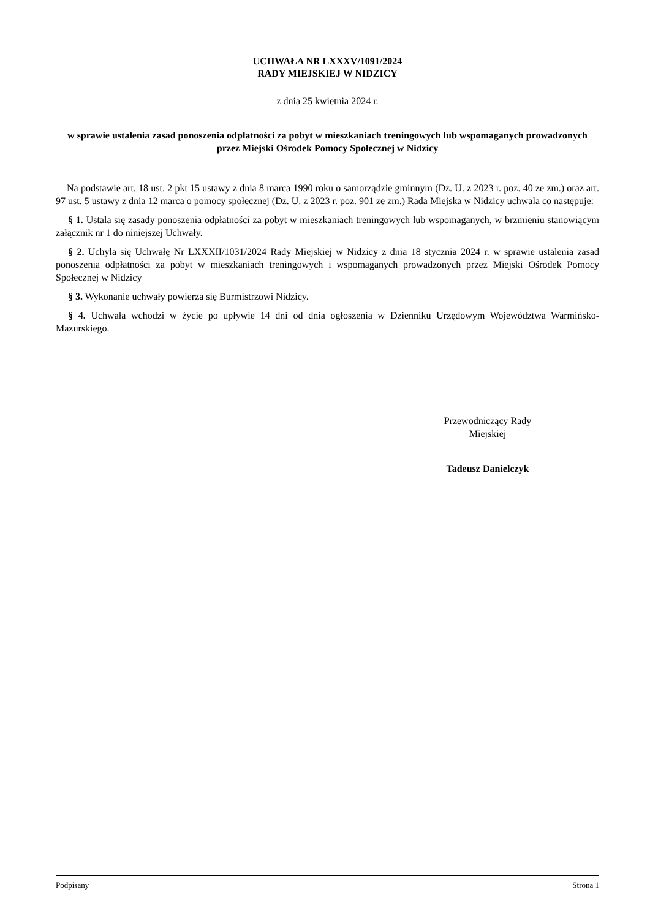UCHWAŁA NR LXXXV/1091/2024
RADY MIEJSKIEJ W NIDZICY
z dnia 25 kwietnia 2024 r.
w sprawie ustalenia zasad ponoszenia odpłatności za pobyt w mieszkaniach treningowych lub wspomaganych prowadzonych przez Miejski Ośrodek Pomocy Społecznej w Nidzicy
Na podstawie art. 18 ust. 2 pkt 15 ustawy z dnia 8 marca 1990 roku o samorządzie gminnym (Dz. U. z 2023 r. poz. 40 ze zm.) oraz art. 97 ust. 5 ustawy z dnia 12 marca o pomocy społecznej (Dz. U. z 2023 r. poz. 901 ze zm.) Rada Miejska w Nidzicy uchwala co następuje:
§ 1. Ustala się zasady ponoszenia odpłatności za pobyt w mieszkaniach treningowych lub wspomaganych, w brzmieniu stanowiącym załącznik nr 1 do niniejszej Uchwały.
§ 2. Uchyla się Uchwałę Nr LXXXII/1031/2024 Rady Miejskiej w Nidzicy z dnia 18 stycznia 2024 r. w sprawie ustalenia zasad ponoszenia odpłatności za pobyt w mieszkaniach treningowych i wspomaganych prowadzonych przez Miejski Ośrodek Pomocy Społecznej w Nidzicy
§ 3. Wykonanie uchwały powierza się Burmistrzowi Nidzicy.
§ 4. Uchwała wchodzi w życie po upływie 14 dni od dnia ogłoszenia w Dzienniku Urzędowym Województwa Warmińsko-Mazurskiego.
Przewodniczący Rady
Miejskiej
Tadeusz Danielczyk
Podpisany Strona 1